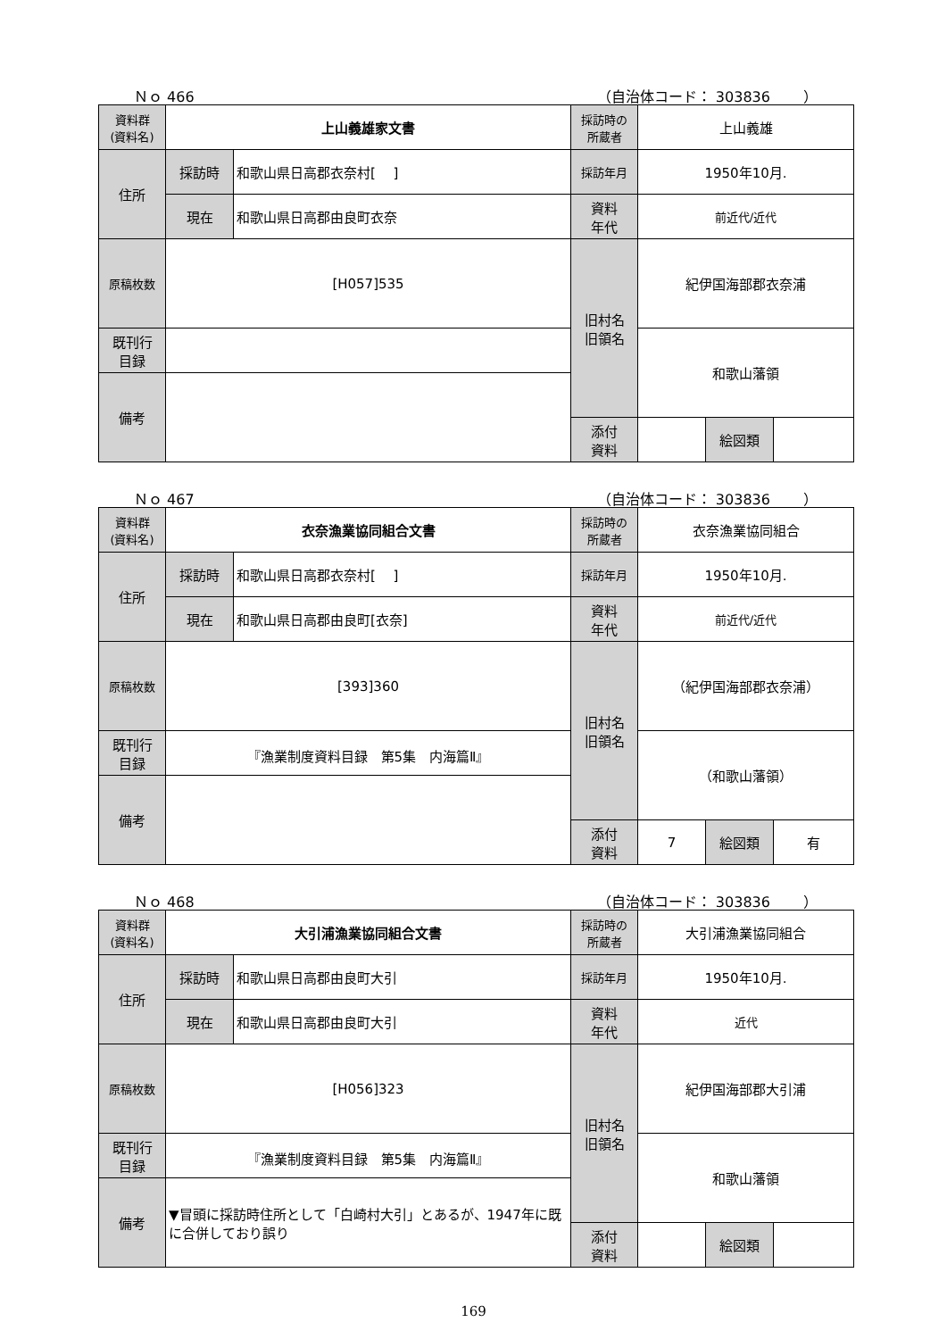Ｎｏ 466 （自治体コード： 303836　　 ）
| 資料群 (資料名) | 上山義雄家文書 | | 採訪時の 所蔵者 | 上山義雄 | | |
| 住所 | 採訪時 | 和歌山県日高郡衣奈村[ ] | 採訪年月 | 1950年10月. | | |
| | 現在 | 和歌山県日高郡由良町衣奈 | 資料 年代 | 前近代/近代 | | |
| 原稿枚数 | [H057]535 | | 旧村名 旧領名 | 紀伊国海部郡衣奈浦 | | |
| 既刊行 目録 | | | | 和歌山藩領 | | |
| 備考 | | | | | | |
| | | | 添付 資料 | | 絵図類 | |
Ｎｏ 467 （自治体コード： 303836　　 ）
| 資料群 (資料名) | 衣奈漁業協同組合文書 | | 採訪時の 所蔵者 | 衣奈漁業協同組合 | | |
| 住所 | 採訪時 | 和歌山県日高郡衣奈村[ ] | 採訪年月 | 1950年10月. | | |
| | 現在 | 和歌山県日高郡由良町[衣奈] | 資料 年代 | 前近代/近代 | | |
| 原稿枚数 | [393]360 | | 旧村名 旧領名 | （紀伊国海部郡衣奈浦） | | |
| 既刊行 目録 | 『漁業制度資料目録 第5集 内海篇Ⅱ』 | | | （和歌山藩領） | | |
| 備考 | | | | | | |
| | | | 添付 資料 | 7 | 絵図類 | 有 |
Ｎｏ 468 （自治体コード： 303836　　 ）
| 資料群 (資料名) | 大引浦漁業協同組合文書 | | 採訪時の 所蔵者 | 大引浦漁業協同組合 | | |
| 住所 | 採訪時 | 和歌山県日高郡由良町大引 | 採訪年月 | 1950年10月. | | |
| | 現在 | 和歌山県日高郡由良町大引 | 資料 年代 | 近代 | | |
| 原稿枚数 | [H056]323 | | 旧村名 旧領名 | 紀伊国海部郡大引浦 | | |
| 既刊行 目録 | 『漁業制度資料目録 第5集 内海篇Ⅱ』 | | | 和歌山藩領 | | |
| 備考 | ▼冒頭に採訪時住所として「白崎村大引」とあるが、1947年に既に合併しており誤り | | | | | |
| | | | 添付 資料 | | 絵図類 | |
169